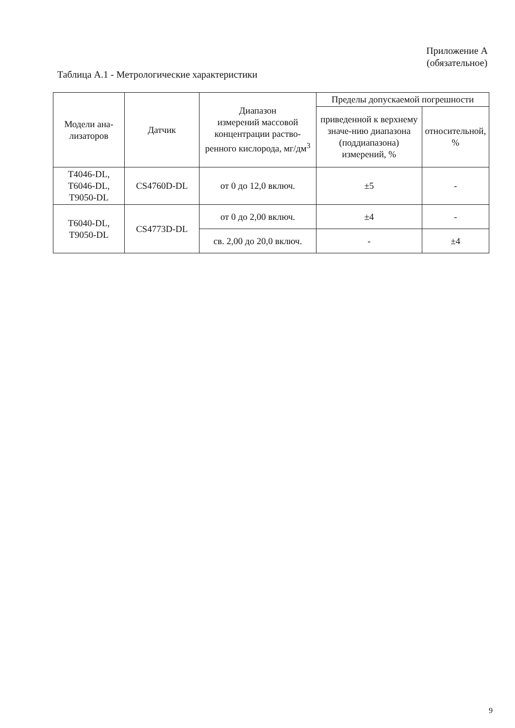Приложение А
(обязательное)
Таблица А.1 - Метрологические характеристики
| Модели ана- лизаторов | Датчик | Диапазон измерений массовой концентрации раство-ренного кислорода, мг/дм<sup>3</sup> | Пределы допускаемой погрешности | |
| --- | --- | --- | --- | --- |
| | | | приведенной к верхнему значе-нию диапазона (поддиапазона) измерений, % | относительной, % |
| Т4046-DL, Т6046-DL, Т9050-DL | CS4760D-DL | от 0 до 12,0 включ. | ±5 | - |
| Т6040-DL, Т9050-DL | CS4773D-DL | от 0 до 2,00 включ. | ±4 | - |
| | | св. 2,00 до 20,0 включ. | - | ±4 |
9